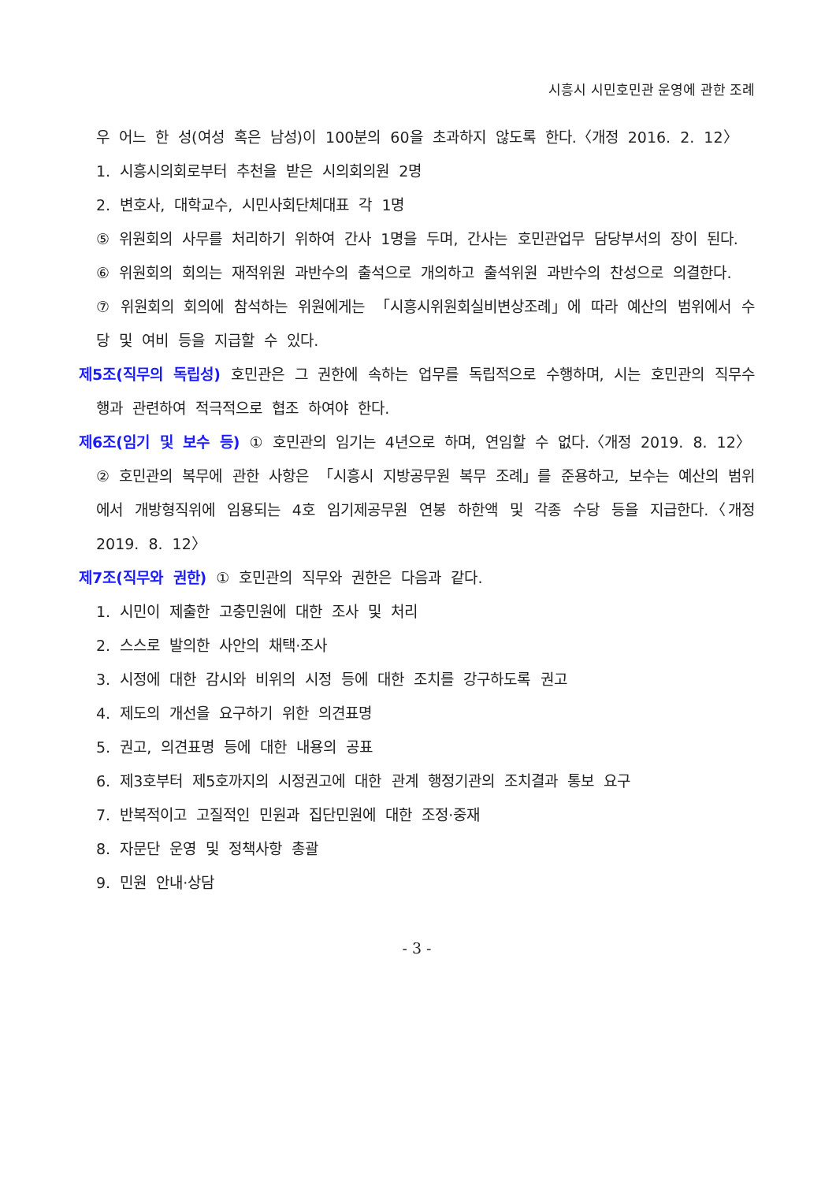시흥시 시민호민관 운영에 관한 조례
우 어느 한 성(여성 혹은 남성)이 100분의 60을 초과하지 않도록 한다.〈개정 2016. 2. 12〉
1. 시흥시의회로부터 추천을 받은 시의회의원 2명
2. 변호사, 대학교수, 시민사회단체대표 각 1명
⑤ 위원회의 사무를 처리하기 위하여 간사 1명을 두며, 간사는 호민관업무 담당부서의 장이 된다.
⑥ 위원회의 회의는 재적위원 과반수의 출석으로 개의하고 출석위원 과반수의 찬성으로 의결한다.
⑦ 위원회의 회의에 참석하는 위원에게는 「시흥시위원회실비변상조례」에 따라 예산의 범위에서 수당 및 여비 등을 지급할 수 있다.
제5조(직무의 독립성) 호민관은 그 권한에 속하는 업무를 독립적으로 수행하며, 시는 호민관의 직무수행과 관련하여 적극적으로 협조 하여야 한다.
제6조(임기 및 보수 등) ① 호민관의 임기는 4년으로 하며, 연임할 수 없다.〈개정 2019. 8. 12〉
② 호민관의 복무에 관한 사항은 「시흥시 지방공무원 복무 조례」를 준용하고, 보수는 예산의 범위에서 개방형직위에 임용되는 4호 임기제공무원 연봉 하한액 및 각종 수당 등을 지급한다.〈개정 2019. 8. 12〉
제7조(직무와 권한) ① 호민관의 직무와 권한은 다음과 같다.
1. 시민이 제출한 고충민원에 대한 조사 및 처리
2. 스스로 발의한 사안의 채택·조사
3. 시정에 대한 감시와 비위의 시정 등에 대한 조치를 강구하도록 권고
4. 제도의 개선을 요구하기 위한 의견표명
5. 권고, 의견표명 등에 대한 내용의 공표
6. 제3호부터 제5호까지의 시정권고에 대한 관계 행정기관의 조치결과 통보 요구
7. 반복적이고 고질적인 민원과 집단민원에 대한 조정·중재
8. 자문단 운영 및 정책사항 총괄
9. 민원 안내·상담
- 3 -